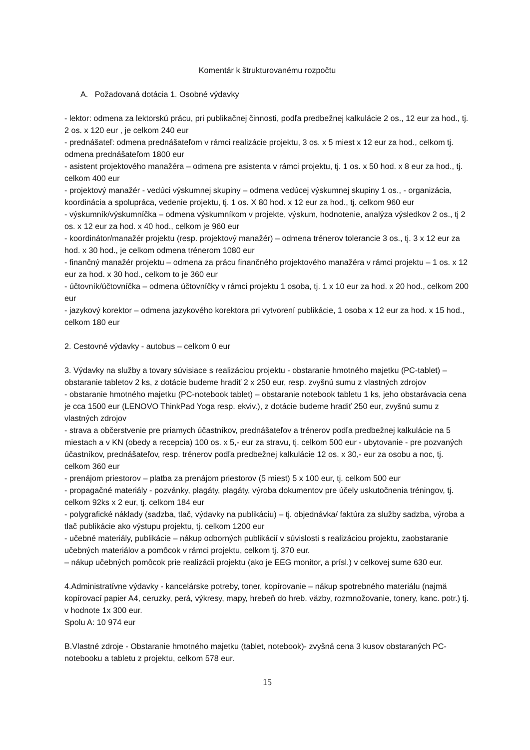Komentár k štrukturovanému rozpočtu
A. Požadovaná dotácia 1. Osobné výdavky
- lektor: odmena za lektorskú prácu, pri publikačnej činnosti, podľa predbežnej kalkulácie 2 os., 12 eur za hod., tj. 2 os. x 120 eur , je celkom 240 eur
- prednášateľ: odmena prednášateľom v rámci realizácie projektu, 3 os. x 5 miest x 12 eur za hod., celkom tj. odmena prednášateľom 1800 eur
- asistent projektového manažéra – odmena pre asistenta v rámci projektu, tj. 1 os. x 50 hod. x 8 eur za hod., tj. celkom 400 eur
- projektový manažér - vedúci výskumnej skupiny – odmena vedúcej výskumnej skupiny 1 os., - organizácia, koordinácia a spolupráca, vedenie projektu, tj. 1 os. X 80 hod. x 12 eur za hod., tj. celkom 960 eur
- výskumník/výskumníčka – odmena výskumníkom v projekte, výskum, hodnotenie, analýza výsledkov 2 os., tj 2 os. x 12 eur za hod. x 40 hod., celkom je 960 eur
- koordinátor/manažér projektu (resp. projektový manažér) – odmena trénerov tolerancie 3 os., tj. 3 x 12 eur za hod. x 30 hod., je celkom odmena trénerom 1080 eur
- finančný manažér projektu – odmena za prácu finančného projektového manažéra v rámci projektu – 1 os. x 12 eur za hod. x 30 hod., celkom to je 360 eur
- účtovník/účtovníčka – odmena účtovníčky v rámci projektu 1 osoba, tj. 1 x 10 eur za hod. x 20 hod., celkom 200 eur
- jazykový korektor – odmena jazykového korektora pri vytvorení publikácie, 1 osoba x 12 eur za hod. x 15 hod., celkom 180 eur
2. Cestovné výdavky - autobus – celkom 0 eur
3. Výdavky na služby a tovary súvisiace s realizáciou projektu - obstaranie hmotného majetku (PC-tablet) – obstaranie tabletov 2 ks, z dotácie budeme hradiť 2 x 250 eur, resp. zvyšnú sumu z vlastných zdrojov
- obstaranie hmotného majetku (PC-notebook tablet) – obstaranie notebook tabletu 1 ks, jeho obstarávacia cena je cca 1500 eur (LENOVO ThinkPad Yoga resp. ekviv.), z dotácie budeme hradiť 250 eur, zvyšnú sumu z vlastných zdrojov
- strava a občerstvenie pre priamych účastníkov, prednášateľov a trénerov podľa predbežnej kalkulácie na 5 miestach a v KN (obedy a recepcia) 100 os. x 5,- eur za stravu, tj. celkom 500 eur - ubytovanie - pre pozvaných účastníkov, prednášateľov, resp. trénerov podľa predbežnej kalkulácie 12 os. x 30,- eur za osobu a noc, tj. celkom 360 eur
- prenájom priestorov – platba za prenájom priestorov (5 miest) 5 x 100 eur, tj. celkom 500 eur
- propagačné materiály - pozvánky, plagáty, plagáty, výroba dokumentov pre účely uskutočnenia tréningov, tj. celkom 92ks x 2 eur, tj. celkom 184 eur
- polygrafické náklady (sadzba, tlač, výdavky na publikáciu) – tj. objednávka/ faktúra za služby sadzba, výroba a tlač publikácie ako výstupu projektu, tj. celkom 1200 eur
- učebné materiály, publikácie – nákup odborných publikácií v súvislosti s realizáciou projektu, zaobstaranie učebných materiálov a pomôcok v rámci projektu, celkom tj. 370 eur.
– nákup učebných pomôcok prie realizácii projektu (ako je EEG monitor, a prísl.) v celkovej sume 630 eur.
4.Administratívne výdavky - kancelárske potreby, toner, kopírovanie – nákup spotrebného materiálu (najmä kopírovací papier A4, ceruzky, perá, výkresy, mapy, hrebeň do hreb. väzby, rozmnožovanie, tonery, kanc. potr.) tj. v hodnote 1x 300 eur.
Spolu A: 10 974 eur
B.Vlastné zdroje - Obstaranie hmotného majetku (tablet, notebook)- zvyšná cena 3 kusov obstaraných PC- notebooku a tabletu z projektu, celkom 578 eur.
15